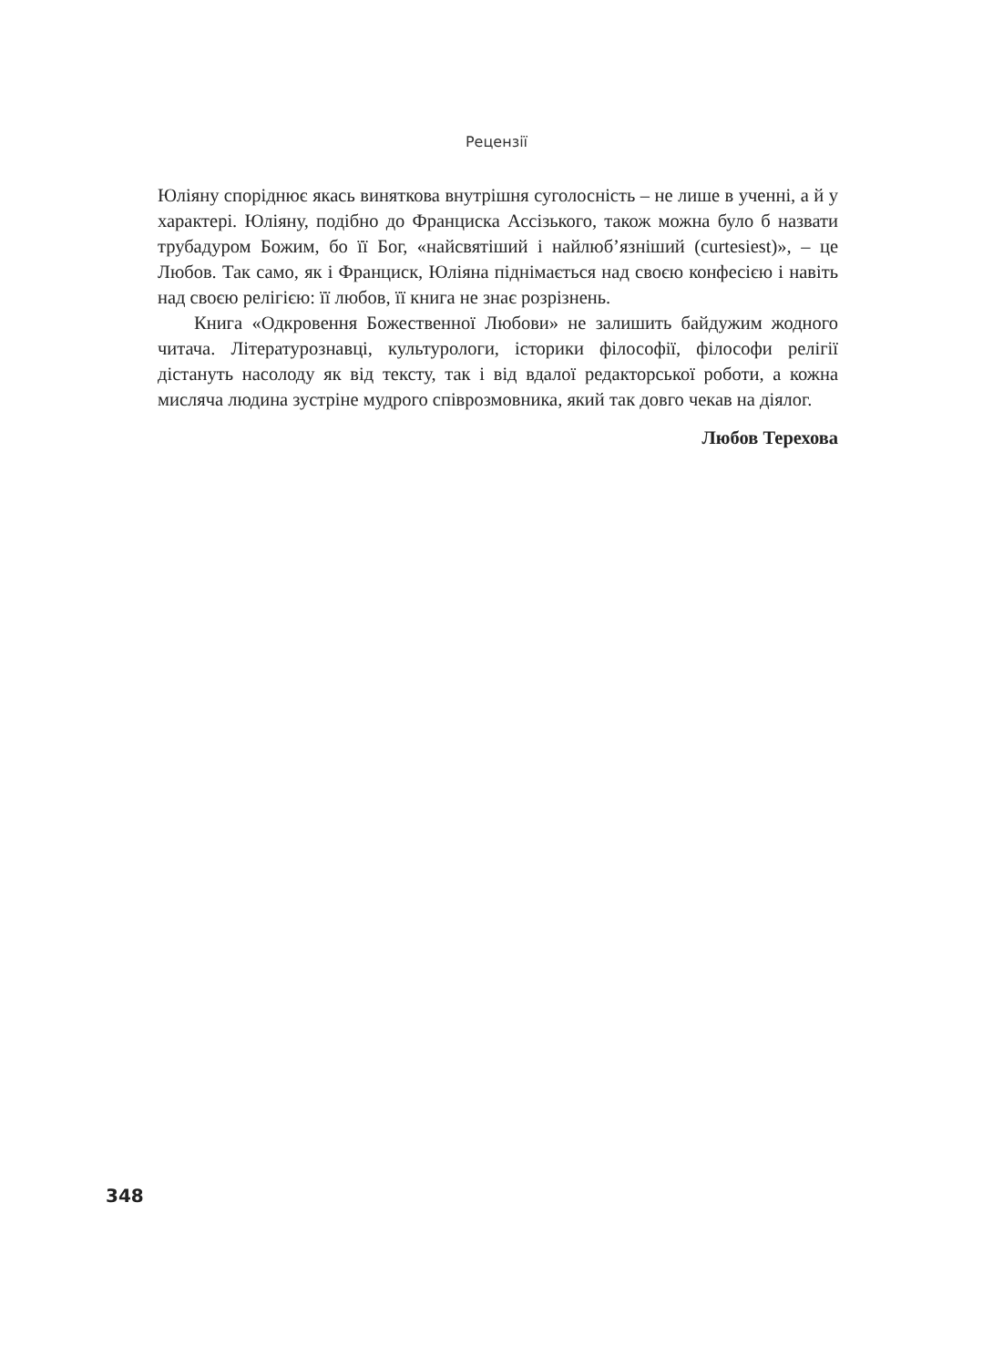Рецензії
Юліяну споріднює якась виняткова внутрішня суголосність – не лише в ученні, а й у характері. Юліяну, подібно до Франциска Ассізького, також можна було б назвати трубадуром Божим, бо її Бог, «найсвятіший і найлюб’язніший (curtesiest)», – це Любов. Так само, як і Франциск, Юліяна піднімається над своєю конфесією і навіть над своєю релігією: її любов, її книга не знає розрізнень.
Книга «Одкровення Божественної Любови» не залишить байдужим жодного читача. Літературознавці, культурологи, історики філософії, філософи релігії дістануть насолоду як від тексту, так і від вдалої редакторської роботи, а кожна мисляча людина зустріне мудрого співрозмовника, який так довго чекав на діялог.
Любов Терехова
348